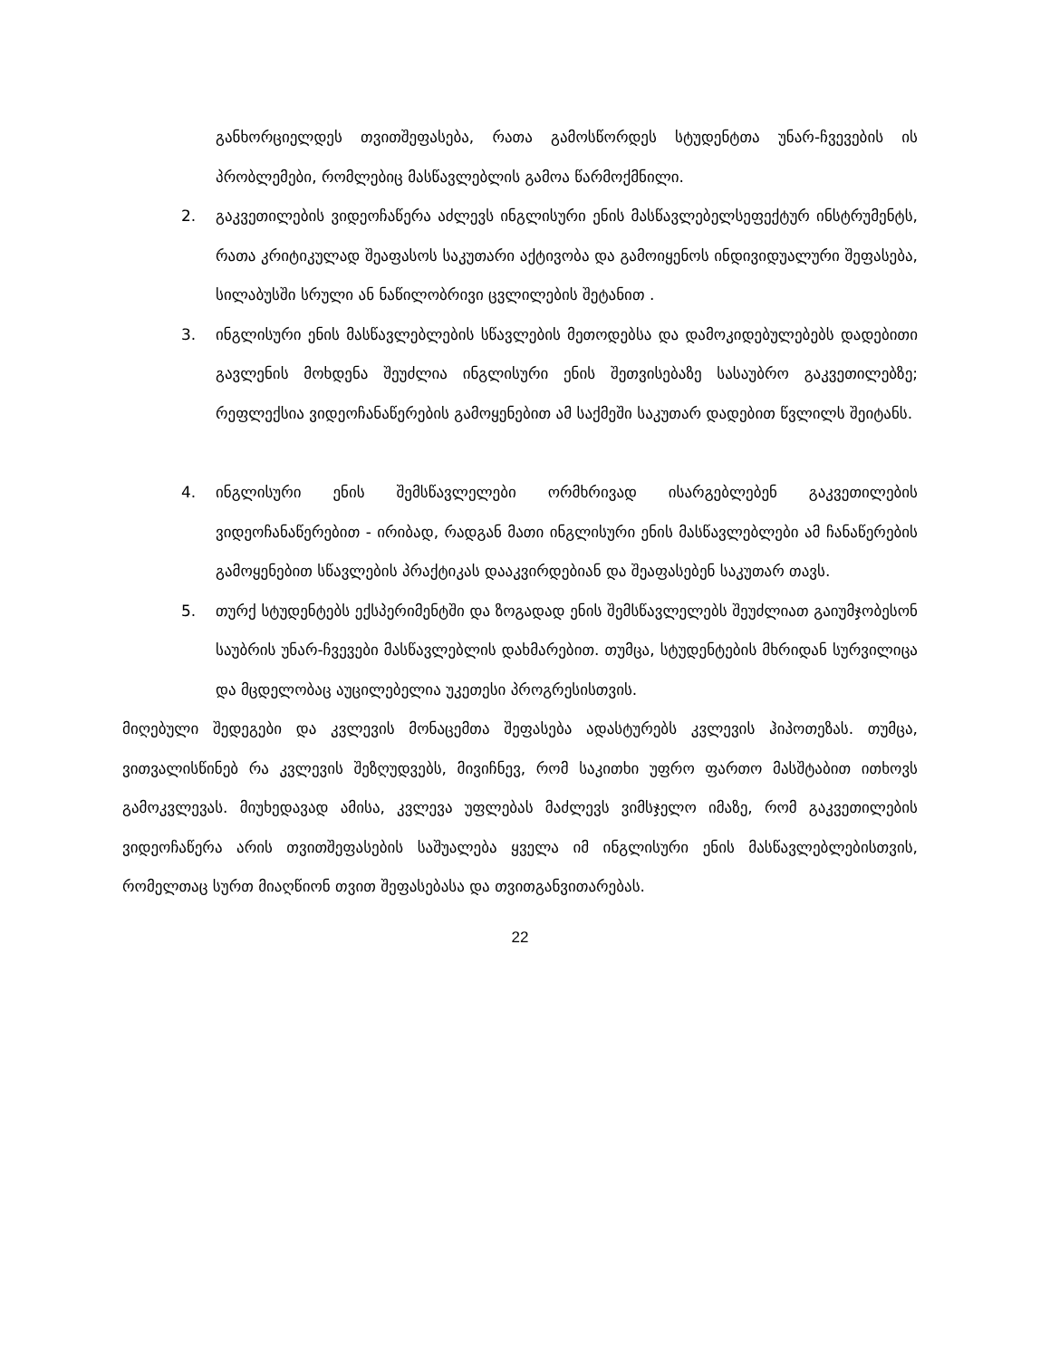განხორციელდეს თვითშეფასება, რათა გამოსწორდეს სტუდენტთა უნარ-ჩვევების ის პრობლემები, რომლებიც მასწავლებლის გამოა წარმოქმნილი.
2. გაკვეთილების ვიდეოჩაწერა აძლევს ინგლისური ენის მასწავლებელსეფექტურ ინსტრუმენტს, რათა კრიტიკულად შეაფასოს საკუთარი აქტივობა და გამოიყენოს ინდივიდუალური შეფასება, სილაბუსში სრული ან ნაწილობრივი ცვლილების შეტანით .
3. ინგლისური ენის მასწავლებლების სწავლების მეთოდებსა და დამოკიდებულებებს დადებითი გავლენის მოხდენა შეუძლია ინგლისური ენის შეთვისებაზე სასაუბრო გაკვეთილებზე; რეფლექსია ვიდეოჩანაწერების გამოყენებით ამ საქმეში საკუთარ დადებით წვლილს შეიტანს.
4. ინგლისური ენის შემსწავლელები ორმხრივად ისარგებლებენ გაკვეთილების ვიდეოჩანაწერებით - ირიბად, რადგან მათი ინგლისური ენის მასწავლებლები ამ ჩანაწერების გამოყენებით სწავლების პრაქტიკას დააკვირდებიან და შეაფასებენ საკუთარ თავს.
5. თურქ სტუდენტებს ექსპერიმენტში და ზოგადად ენის შემსწავლელებს შეუძლიათ გაიუმჯობესონ საუბრის უნარ-ჩვევები მასწავლებლის დახმარებით. თუმცა, სტუდენტების მხრიდან სურვილიცა და მცდელობაც აუცილებელია უკეთესი პროგრესისთვის.
მიღებული შედეგები და კვლევის მონაცემთა შეფასება ადასტურებს კვლევის ჰიპოთეზას. თუმცა, ვითვალისწინებ რა კვლევის შეზღუდვებს, მივიჩნევ, რომ საკითხი უფრო ფართო მასშტაბით ითხოვს გამოკვლევას. მიუხედავად ამისა, კვლევა უფლებას მაძლევს ვიმსჯელო იმაზე, რომ გაკვეთილების ვიდეოჩაწერა არის თვითშეფასების საშუალება ყველა იმ ინგლისური ენის მასწავლებლებისთვის, რომელთაც სურთ მიაღწიონ თვით შეფასებასა და თვითგანვითარებას.
22